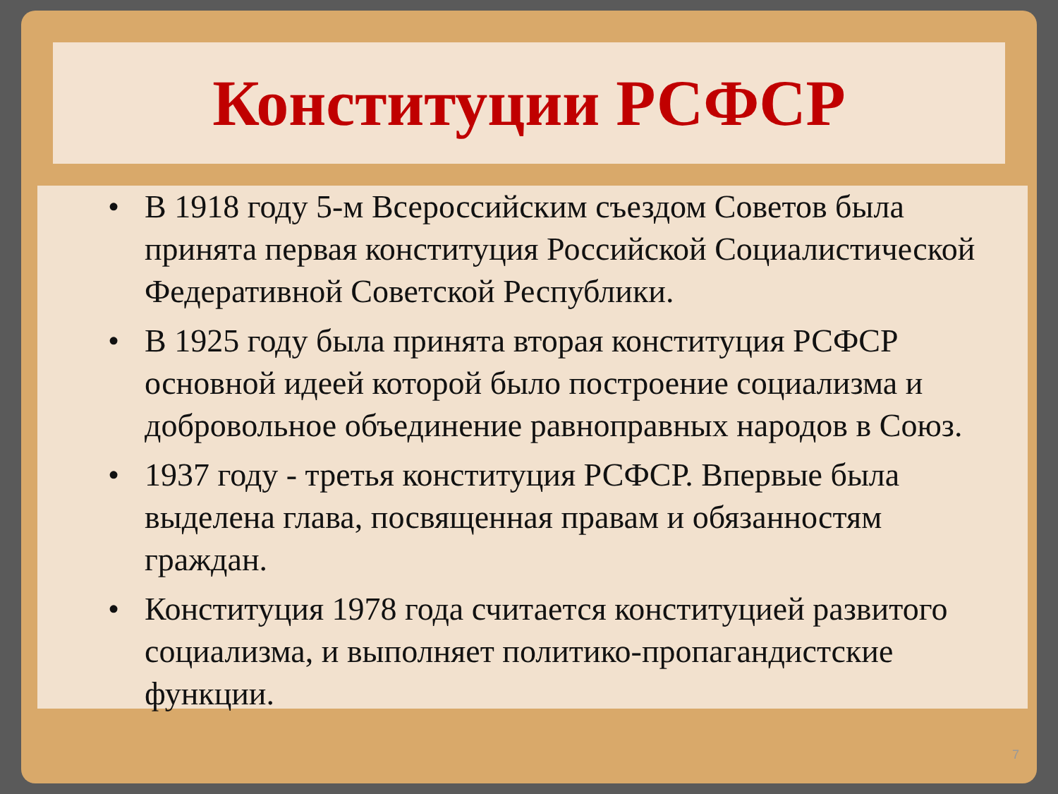Конституции РСФСР
• В 1918 году 5-м Всероссийским съездом Советов была принята первая конституция Российской Социалистической Федеративной Советской Республики.
• В 1925 году была принята вторая конституция РСФСР основной идеей которой было построение социализма и добровольное объединение равноправных народов в Союз.
• 1937 году - третья конституция РСФСР. Впервые была выделена глава, посвященная правам и обязанностям граждан.
• Конституция 1978 года считается конституцией развитого социализма, и выполняет политико-пропагандистские функции.
7